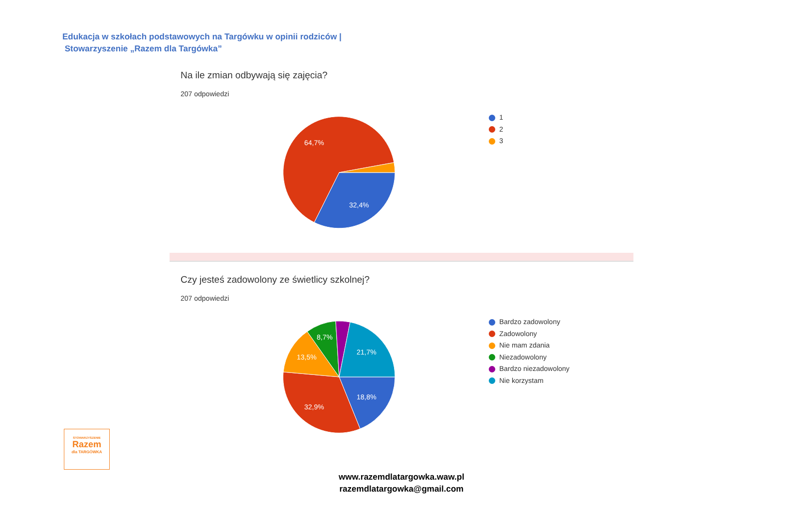Edukacja w szkołach podstawowych na Targówku w opinii rodziców |
Stowarzyszenie „Razem dla Targówka”
Na ile zmian odbywają się zajęcia?
207 odpowiedzi
64,7%
32,4%
1
2
3
Czy jesteś zadowolony ze świetlicy szkolnej?
207 odpowiedzi
18,8%
32,9%
13,5%
8,7%
21,7%
Bardzo zadowolony
Zadowolony
Nie mam zdania
Niezadowolony
Bardzo niezadowolony
Nie korzystam
STOWARZYSZENIE
Razem
dla TARGÓWKA
www.razemdlatargowka.waw.pl
razemdlatargowka@gmail.com